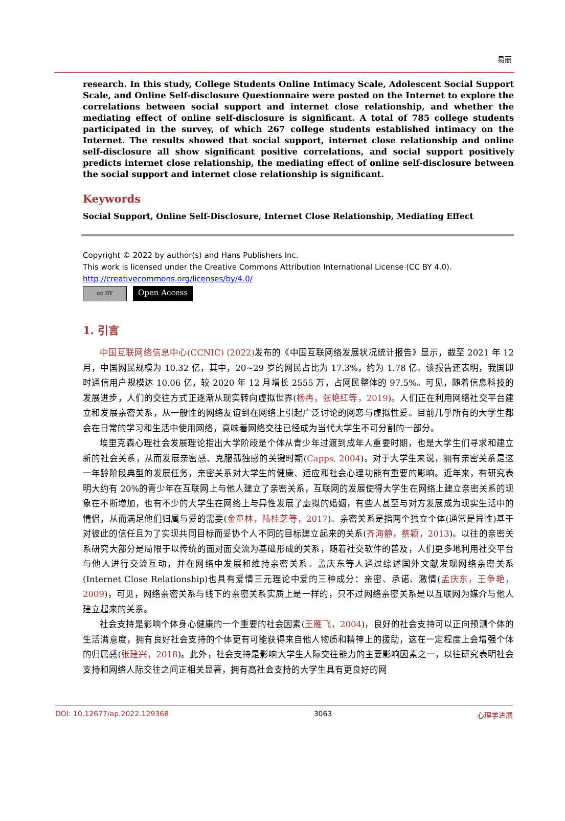易丽
research. In this study, College Students Online Intimacy Scale, Adolescent Social Support Scale, and Online Self-disclosure Questionnaire were posted on the Internet to explore the correlations between social support and internet close relationship, and whether the mediating effect of online self-disclosure is significant. A total of 785 college students participated in the survey, of which 267 college students established intimacy on the Internet. The results showed that social support, internet close relationship and online self-disclosure all show significant positive correlations, and social support positively predicts internet close relationship, the mediating effect of online self-disclosure between the social support and internet close relationship is significant.
Keywords
Social Support, Online Self-Disclosure, Internet Close Relationship, Mediating Effect
Copyright © 2022 by author(s) and Hans Publishers Inc.
This work is licensed under the Creative Commons Attribution International License (CC BY 4.0).
http://creativecommons.org/licenses/by/4.0/
cc BY Open Access
1. 引言
中国互联网络信息中心(CCNIC) (2022) 发布的《中国互联网络发展状况统计报告》显示，截至 2021 年 12 月，中国网民规模为 10.32 亿，其中，20~29 岁的网民占比为 17.3%，约为 1.78 亿。该报告还表明，我国即时通信用户规模达 10.06 亿，较 2020 年 12 月增长 2555 万，占网民整体的 97.5%。可见，随着信息科技的发展进步，人们的交往方式正逐渐从现实转向虚拟世界(杨冉，张艳红等，2019)。人们正在利用网络社交平台建立和发展亲密关系，从一般性的网络友谊到在网络上引起广泛讨论的网恋与虚拟性爱。目前几乎所有的大学生都会在日常的学习和生活中使用网络，意味着网络交往已经成为当代大学生不可分割的一部分。
埃里克森心理社会发展理论指出大学阶段是个体从青少年过渡到成年人重要时期，也是大学生们寻求和建立新的社会关系，从而发展亲密感、克服孤独感的关键时期(Capps, 2004)。对于大学生来说，拥有亲密关系是这一年龄阶段典型的发展任务，亲密关系对大学生的健康、适应和社会心理功能有重要的影响。近年来，有研究表明大约有 20%的青少年在互联网上与他人建立了亲密关系，互联网的发展使得大学生在网络上建立亲密关系的现象在不断增加，也有不少的大学生在网络上与异性发展了虚拟的婚姻，有些人甚至与对方发展成为现实生活中的情侣，从而满足他们归属与爱的需要(金童林，陆桂芝等，2017)。亲密关系是指两个独立个体(通常是异性)基于对彼此的信任且为了实现共同目标而妥协个人不同的目标建立起来的关系(齐海静，蔡颖，2013)。以往的亲密关系研究大部分是局限于以传统的面对面交流为基础形成的关系，随着社交软件的普及，人们更多地利用社交平台与他人进行交流互动，并在网络中发展和维持亲密关系。孟庆东等人通过综述国外文献发现网络亲密关系(Internet Close Relationship)也具有爱情三元理论中爱的三种成分：亲密、承诺、激情(孟庆东，王争艳，2009)，可见，网络亲密关系与线下的亲密关系实质上是一样的，只不过网络亲密关系是以互联网为媒介与他人建立起来的关系。
社会支持是影响个体身心健康的一个重要的社会因素(王雁飞，2004)，良好的社会支持可以正向预测个体的生活满意度，拥有良好社会支持的个体更有可能获得来自他人物质和精神上的援助，这在一定程度上会增强个体的归属感(张建兴，2018)。此外，社会支持是影响大学生人际交往能力的主要影响因素之一，以往研究表明社会支持和网络人际交往之间正相关显著，拥有高社会支持的大学生具有更良好的网
DOI: 10.12677/ap.2022.129368 3063 心理学进展